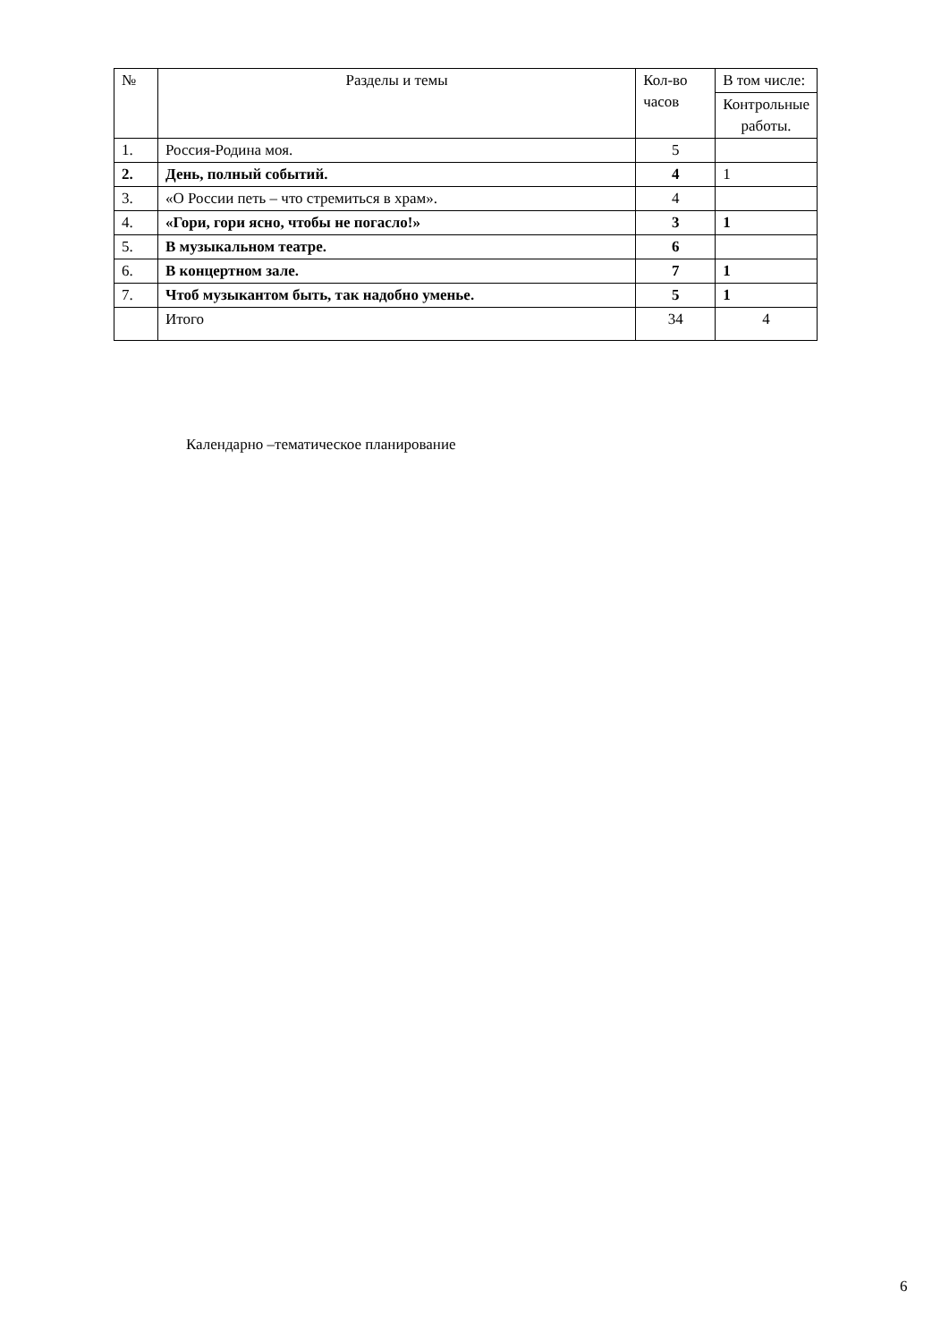| № | Разделы и темы | Кол-во часов | В том числе: |
| --- | --- | --- | --- |
| | | | Контрольные работы. |
| 1. | Россия-Родина моя. | 5 | |
| 2. | День, полный событий. | 4 | 1 |
| 3. | «О России петь – что стремиться в храм». | 4 | |
| 4. | «Гори, гори ясно, чтобы не погасло!» | 3 | 1 |
| 5. | В музыкальном театре. | 6 | |
| 6. | В концертном зале. | 7 | 1 |
| 7. | Чтоб музыкантом быть, так надобно уменье. | 5 | 1 |
| | Итого | 34 | 4 |
Календарно –тематическое планирование
6